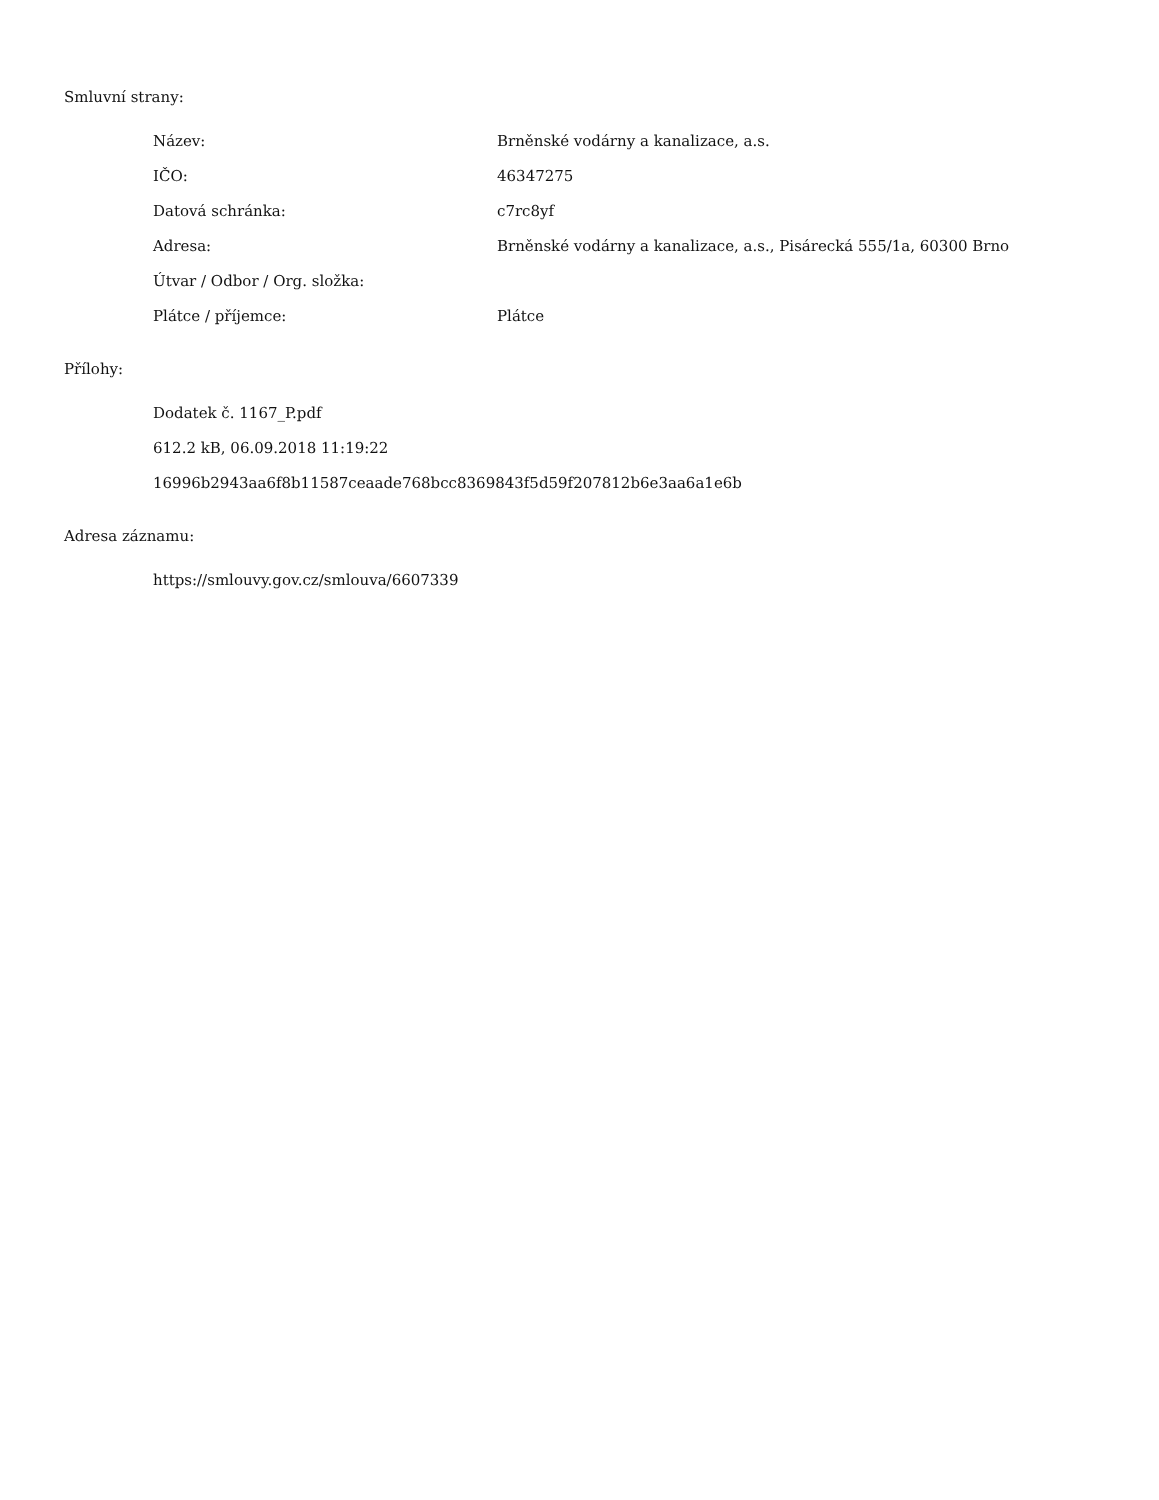Smluvní strany:
| Název: | Brněnské vodárny a kanalizace, a.s. |
| IČO: | 46347275 |
| Datová schránka: | c7rc8yf |
| Adresa: | Brněnské vodárny a kanalizace, a.s., Pisárecká 555/1a, 60300 Brno |
| Útvar / Odbor / Org. složka: | |
| Plátce / příjemce: | Plátce |
Přílohy:
Dodatek č. 1167_P.pdf
612.2 kB, 06.09.2018 11:19:22
16996b2943aa6f8b11587ceaade768bcc8369843f5d59f207812b6e3aa6a1e6b
Adresa záznamu:
https://smlouvy.gov.cz/smlouva/6607339